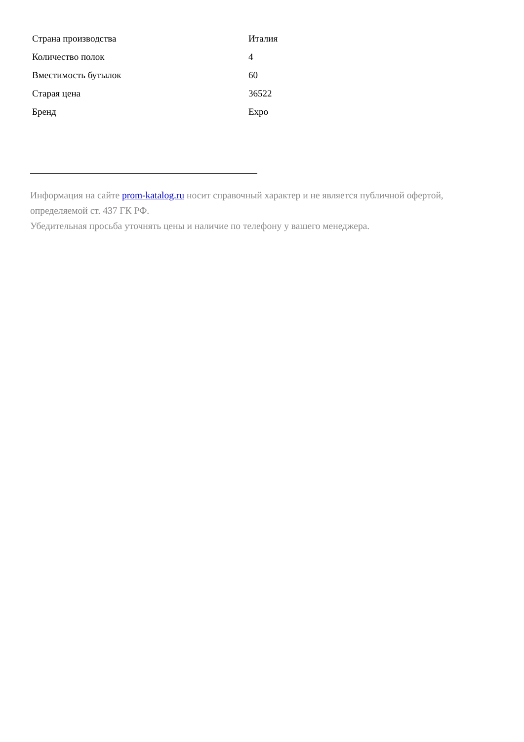| Страна производства | Италия |
| Количество полок | 4 |
| Вместимость бутылок | 60 |
| Старая цена | 36522 |
| Бренд | Expo |
Информация на сайте prom-katalog.ru носит справочный характер и не является публичной офертой, определяемой ст. 437 ГК РФ.
Убедительная просьба уточнять цены и наличие по телефону у вашего менеджера.